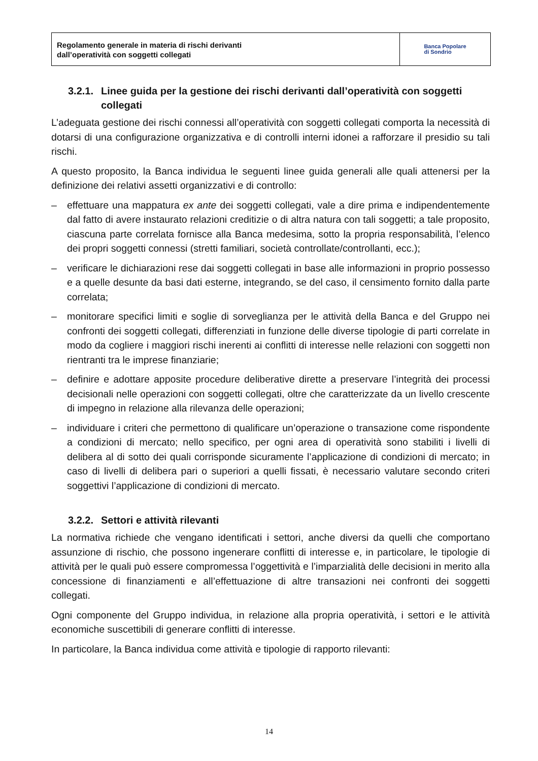Regolamento generale in materia di rischi derivanti
dall’operatività con soggetti collegati
Banca Popolare
di Sondrio
3.2.1. Linee guida per la gestione dei rischi derivanti dall’operatività con soggetti collegati
L’adeguata gestione dei rischi connessi all’operatività con soggetti collegati comporta la necessità di dotarsi di una configurazione organizzativa e di controlli interni idonei a rafforzare il presidio su tali rischi.
A questo proposito, la Banca individua le seguenti linee guida generali alle quali attenersi per la definizione dei relativi assetti organizzativi e di controllo:
– effettuare una mappatura ex ante dei soggetti collegati, vale a dire prima e indipendentemente dal fatto di avere instaurato relazioni creditizie o di altra natura con tali soggetti; a tale proposito, ciascuna parte correlata fornisce alla Banca medesima, sotto la propria responsabilità, l’elenco dei propri soggetti connessi (stretti familiari, società controllate/controllanti, ecc.);
– verificare le dichiarazioni rese dai soggetti collegati in base alle informazioni in proprio possesso e a quelle desunte da basi dati esterne, integrando, se del caso, il censimento fornito dalla parte correlata;
– monitorare specifici limiti e soglie di sorveglianza per le attività della Banca e del Gruppo nei confronti dei soggetti collegati, differenziati in funzione delle diverse tipologie di parti correlate in modo da cogliere i maggiori rischi inerenti ai conflitti di interesse nelle relazioni con soggetti non rientranti tra le imprese finanziarie;
– definire e adottare apposite procedure deliberative dirette a preservare l’integrità dei processi decisionali nelle operazioni con soggetti collegati, oltre che caratterizzate da un livello crescente di impegno in relazione alla rilevanza delle operazioni;
– individuare i criteri che permettono di qualificare un’operazione o transazione come rispondente a condizioni di mercato; nello specifico, per ogni area di operatività sono stabiliti i livelli di delibera al di sotto dei quali corrisponde sicuramente l’applicazione di condizioni di mercato; in caso di livelli di delibera pari o superiori a quelli fissati, è necessario valutare secondo criteri soggettivi l’applicazione di condizioni di mercato.
3.2.2. Settori e attività rilevanti
La normativa richiede che vengano identificati i settori, anche diversi da quelli che comportano assunzione di rischio, che possono ingenerare conflitti di interesse e, in particolare, le tipologie di attività per le quali può essere compromessa l’oggettività e l’imparzialità delle decisioni in merito alla concessione di finanziamenti e all’effettuazione di altre transazioni nei confronti dei soggetti collegati.
Ogni componente del Gruppo individua, in relazione alla propria operatività, i settori e le attività economiche suscettibili di generare conflitti di interesse.
In particolare, la Banca individua come attività e tipologie di rapporto rilevanti:
14